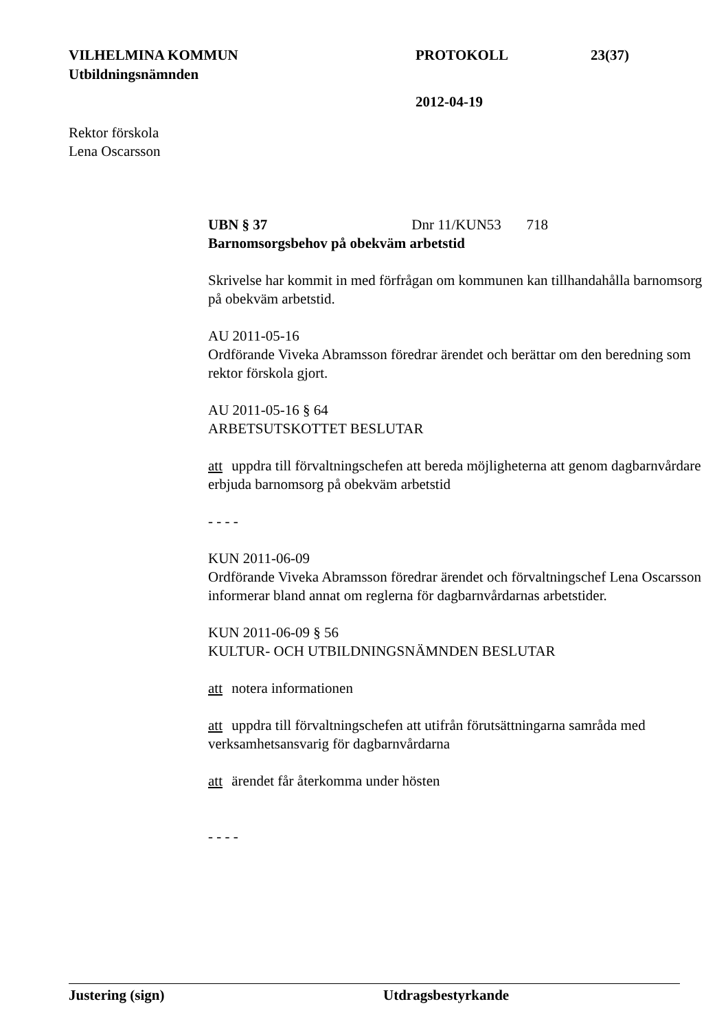VILHELMINA KOMMUN PROTOKOLL 23(37)
Utbildningsnämnden
2012-04-19
Rektor förskola
Lena Oscarsson
UBN § 37 Dnr 11/KUN53 718
Barnomsorgsbehov på obekväm arbetstid
Skrivelse har kommit in med förfrågan om kommunen kan tillhandahålla barnomsorg på obekväm arbetstid.
AU 2011-05-16
Ordförande Viveka Abramsson föredrar ärendet och berättar om den beredning som rektor förskola gjort.
AU 2011-05-16 § 64
ARBETSUTSKOTTET BESLUTAR
att uppdra till förvaltningschefen att bereda möjligheterna att genom dagbarnvårdare erbjuda barnomsorg på obekväm arbetstid
- - - -
KUN 2011-06-09
Ordförande Viveka Abramsson föredrar ärendet och förvaltningschef Lena Oscarsson informerar bland annat om reglerna för dagbarnvårdarnas arbetstider.
KUN 2011-06-09 § 56
KULTUR- OCH UTBILDNINGSNÄMNDEN BESLUTAR
att notera informationen
att uppdra till förvaltningschefen att utifrån förutsättningarna samråda med verksamhetsansvarig för dagbarnvårdarna
att ärendet får återkomma under hösten
- - - -
Justering (sign) Utdragsbestyrkande